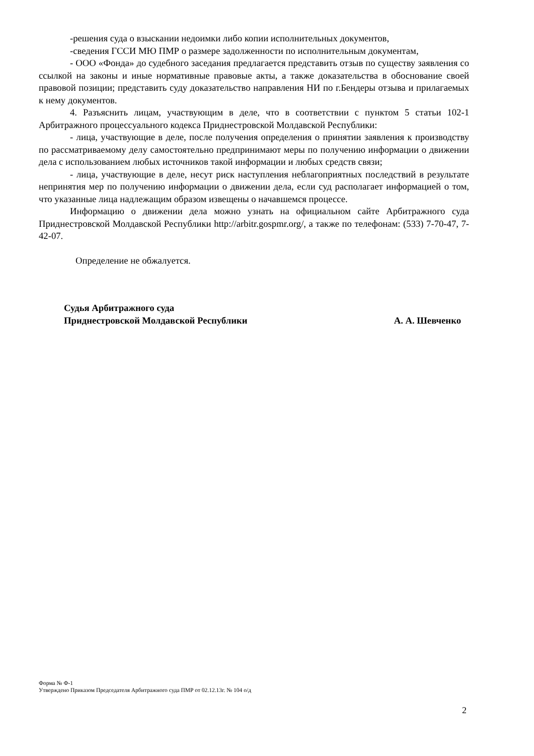-решения суда о взыскании недоимки либо копии исполнительных документов,
-сведения ГССИ МЮ ПМР о размере задолженности по исполнительным документам,
- ООО «Фонда» до судебного заседания предлагается представить отзыв по существу заявления со ссылкой на законы и иные нормативные правовые акты, а также доказательства в обоснование своей правовой позиции; представить суду доказательство направления НИ по г.Бендеры отзыва и прилагаемых к нему документов.
4. Разъяснить лицам, участвующим в деле, что в соответствии с пунктом 5 статьи 102-1 Арбитражного процессуального кодекса Приднестровской Молдавской Республики:
- лица, участвующие в деле, после получения определения о принятии заявления к производству по рассматриваемому делу самостоятельно предпринимают меры по получению информации о движении дела с использованием любых источников такой информации и любых средств связи;
- лица, участвующие в деле, несут риск наступления неблагоприятных последствий в результате непринятия мер по получению информации о движении дела, если суд располагает информацией о том, что указанные лица надлежащим образом извещены о начавшемся процессе.
Информацию о движении дела можно узнать на официальном сайте Арбитражного суда Приднестровской Молдавской Республики http://arbitr.gospmr.org/, а также по телефонам: (533) 7-70-47, 7-42-07.
Определение не обжалуется.
Судья Арбитражного суда
Приднестровской Молдавской Республики
А. А. Шевченко
Форма № Ф-1
Утверждено Приказом Председателя Арбитражного суда ПМР от 02.12.13г. № 104 о/д
2